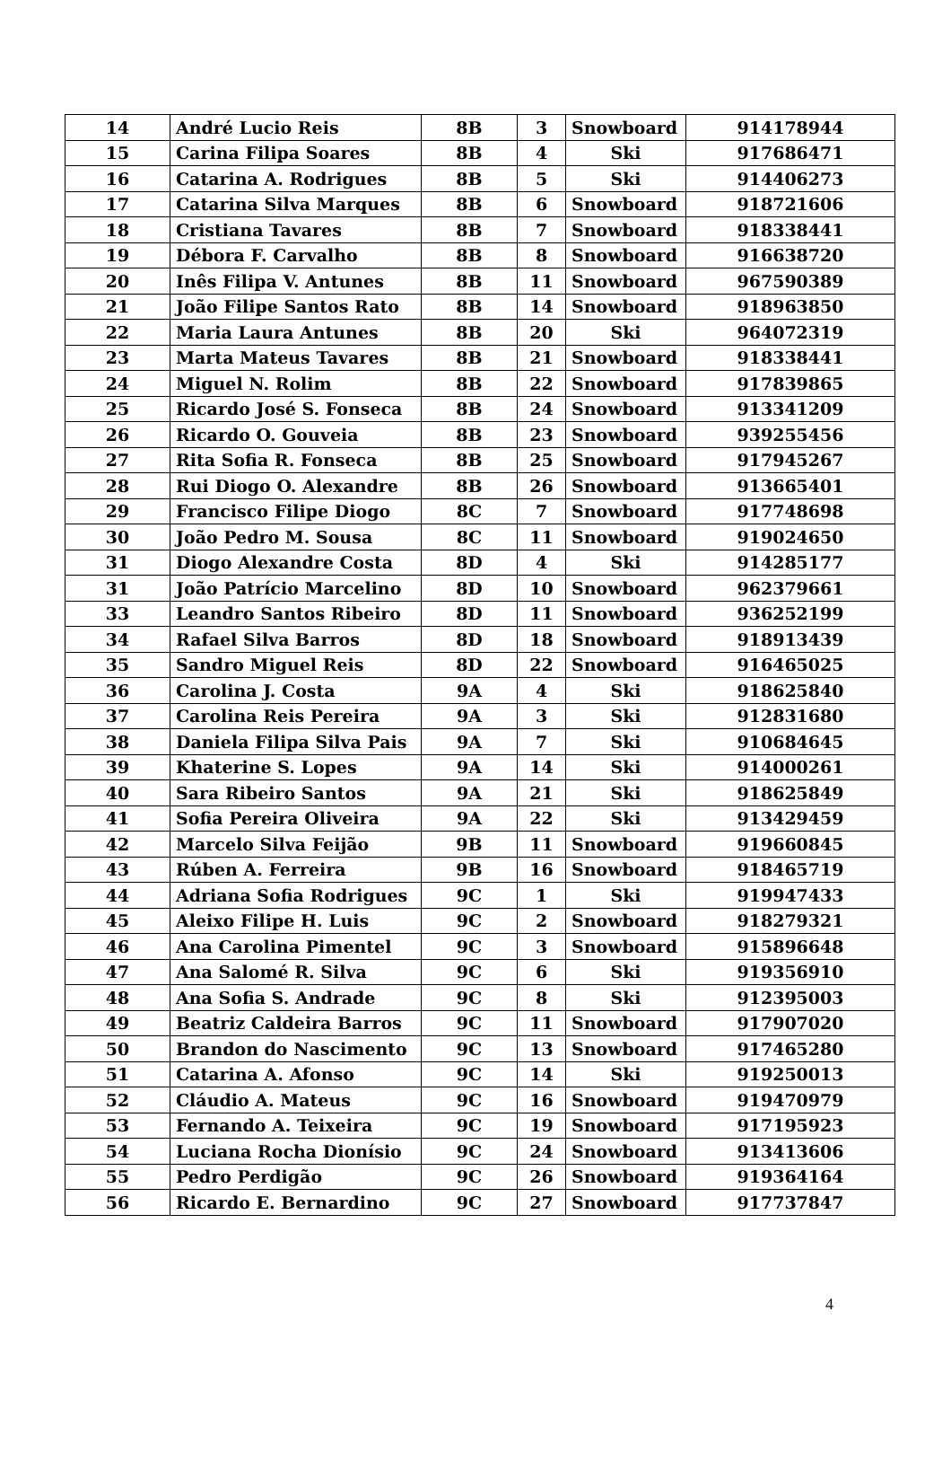| 14 | André Lucio Reis | 8B | 3 | Snowboard | 914178944 |
| 15 | Carina Filipa Soares | 8B | 4 | Ski | 917686471 |
| 16 | Catarina A. Rodrigues | 8B | 5 | Ski | 914406273 |
| 17 | Catarina Silva Marques | 8B | 6 | Snowboard | 918721606 |
| 18 | Cristiana Tavares | 8B | 7 | Snowboard | 918338441 |
| 19 | Débora F. Carvalho | 8B | 8 | Snowboard | 916638720 |
| 20 | Inês Filipa V. Antunes | 8B | 11 | Snowboard | 967590389 |
| 21 | João Filipe Santos Rato | 8B | 14 | Snowboard | 918963850 |
| 22 | Maria Laura Antunes | 8B | 20 | Ski | 964072319 |
| 23 | Marta Mateus Tavares | 8B | 21 | Snowboard | 918338441 |
| 24 | Miguel N. Rolim | 8B | 22 | Snowboard | 917839865 |
| 25 | Ricardo José S. Fonseca | 8B | 24 | Snowboard | 913341209 |
| 26 | Ricardo O. Gouveia | 8B | 23 | Snowboard | 939255456 |
| 27 | Rita Sofia R. Fonseca | 8B | 25 | Snowboard | 917945267 |
| 28 | Rui Diogo O. Alexandre | 8B | 26 | Snowboard | 913665401 |
| 29 | Francisco Filipe Diogo | 8C | 7 | Snowboard | 917748698 |
| 30 | João Pedro M. Sousa | 8C | 11 | Snowboard | 919024650 |
| 31 | Diogo Alexandre Costa | 8D | 4 | Ski | 914285177 |
| 31 | João Patrício Marcelino | 8D | 10 | Snowboard | 962379661 |
| 33 | Leandro Santos Ribeiro | 8D | 11 | Snowboard | 936252199 |
| 34 | Rafael Silva Barros | 8D | 18 | Snowboard | 918913439 |
| 35 | Sandro Miguel Reis | 8D | 22 | Snowboard | 916465025 |
| 36 | Carolina J. Costa | 9A | 4 | Ski | 918625840 |
| 37 | Carolina Reis Pereira | 9A | 3 | Ski | 912831680 |
| 38 | Daniela Filipa Silva Pais | 9A | 7 | Ski | 910684645 |
| 39 | Khaterine S. Lopes | 9A | 14 | Ski | 914000261 |
| 40 | Sara Ribeiro Santos | 9A | 21 | Ski | 918625849 |
| 41 | Sofia Pereira Oliveira | 9A | 22 | Ski | 913429459 |
| 42 | Marcelo Silva Feijão | 9B | 11 | Snowboard | 919660845 |
| 43 | Rúben A. Ferreira | 9B | 16 | Snowboard | 918465719 |
| 44 | Adriana Sofia Rodrigues | 9C | 1 | Ski | 919947433 |
| 45 | Aleixo Filipe H. Luis | 9C | 2 | Snowboard | 918279321 |
| 46 | Ana Carolina Pimentel | 9C | 3 | Snowboard | 915896648 |
| 47 | Ana Salomé R. Silva | 9C | 6 | Ski | 919356910 |
| 48 | Ana Sofia S. Andrade | 9C | 8 | Ski | 912395003 |
| 49 | Beatriz Caldeira Barros | 9C | 11 | Snowboard | 917907020 |
| 50 | Brandon do Nascimento | 9C | 13 | Snowboard | 917465280 |
| 51 | Catarina A. Afonso | 9C | 14 | Ski | 919250013 |
| 52 | Cláudio A. Mateus | 9C | 16 | Snowboard | 919470979 |
| 53 | Fernando A. Teixeira | 9C | 19 | Snowboard | 917195923 |
| 54 | Luciana Rocha Dionísio | 9C | 24 | Snowboard | 913413606 |
| 55 | Pedro Perdigão | 9C | 26 | Snowboard | 919364164 |
| 56 | Ricardo E. Bernardino | 9C | 27 | Snowboard | 917737847 |
4